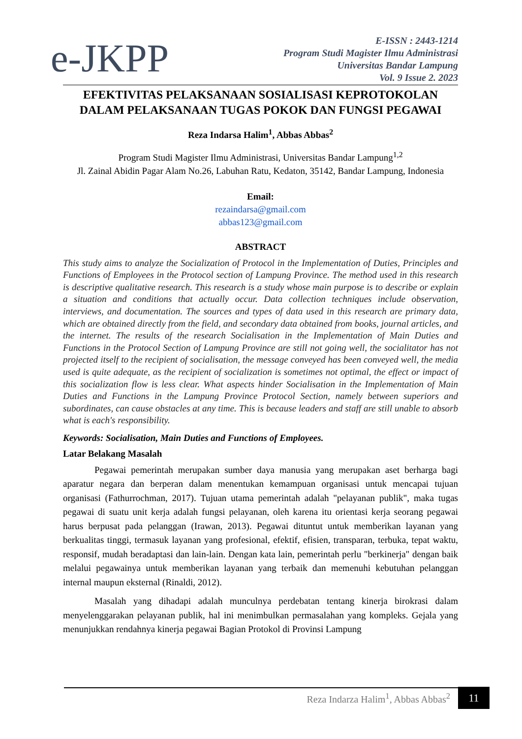e-JKPP
E-ISSN : 2443-1214
Program Studi Magister Ilmu Administrasi
Universitas Bandar Lampung
Vol. 9 Issue 2. 2023
EFEKTIVITAS PELAKSANAAN SOSIALISASI KEPROTOKOLAN DALAM PELAKSANAAN TUGAS POKOK DAN FUNGSI PEGAWAI
Reza Indarsa Halim<sup>1</sup>, Abbas Abbas<sup>2</sup>
Program Studi Magister Ilmu Administrasi, Universitas Bandar Lampung<sup>1,2</sup>
Jl. Zainal Abidin Pagar Alam No.26, Labuhan Ratu, Kedaton, 35142, Bandar Lampung, Indonesia
Email:
rezaindarsa@gmail.com
abbas123@gmail.com
ABSTRACT
This study aims to analyze the Socialization of Protocol in the Implementation of Duties, Principles and Functions of Employees in the Protocol section of Lampung Province. The method used in this research is descriptive qualitative research. This research is a study whose main purpose is to describe or explain a situation and conditions that actually occur. Data collection techniques include observation, interviews, and documentation. The sources and types of data used in this research are primary data, which are obtained directly from the field, and secondary data obtained from books, journal articles, and the internet. The results of the research Socialisation in the Implementation of Main Duties and Functions in the Protocol Section of Lampung Province are still not going well, the socialitator has not projected itself to the recipient of socialisation, the message conveyed has been conveyed well, the media used is quite adequate, as the recipient of socialization is sometimes not optimal, the effect or impact of this socialization flow is less clear. What aspects hinder Socialisation in the Implementation of Main Duties and Functions in the Lampung Province Protocol Section, namely between superiors and subordinates, can cause obstacles at any time. This is because leaders and staff are still unable to absorb what is each's responsibility.
Keywords: Socialisation, Main Duties and Functions of Employees.
Latar Belakang Masalah
Pegawai pemerintah merupakan sumber daya manusia yang merupakan aset berharga bagi aparatur negara dan berperan dalam menentukan kemampuan organisasi untuk mencapai tujuan organisasi (Fathurrochman, 2017). Tujuan utama pemerintah adalah "pelayanan publik", maka tugas pegawai di suatu unit kerja adalah fungsi pelayanan, oleh karena itu orientasi kerja seorang pegawai harus berpusat pada pelanggan (Irawan, 2013). Pegawai dituntut untuk memberikan layanan yang berkualitas tinggi, termasuk layanan yang profesional, efektif, efisien, transparan, terbuka, tepat waktu, responsif, mudah beradaptasi dan lain-lain. Dengan kata lain, pemerintah perlu "berkinerja" dengan baik melalui pegawainya untuk memberikan layanan yang terbaik dan memenuhi kebutuhan pelanggan internal maupun eksternal (Rinaldi, 2012).
Masalah yang dihadapi adalah munculnya perdebatan tentang kinerja birokrasi dalam menyelenggarakan pelayanan publik, hal ini menimbulkan permasalahan yang kompleks. Gejala yang menunjukkan rendahnya kinerja pegawai Bagian Protokol di Provinsi Lampung
Reza Indarza Halim<sup>1</sup>, Abbas Abbas<sup>2</sup> 11